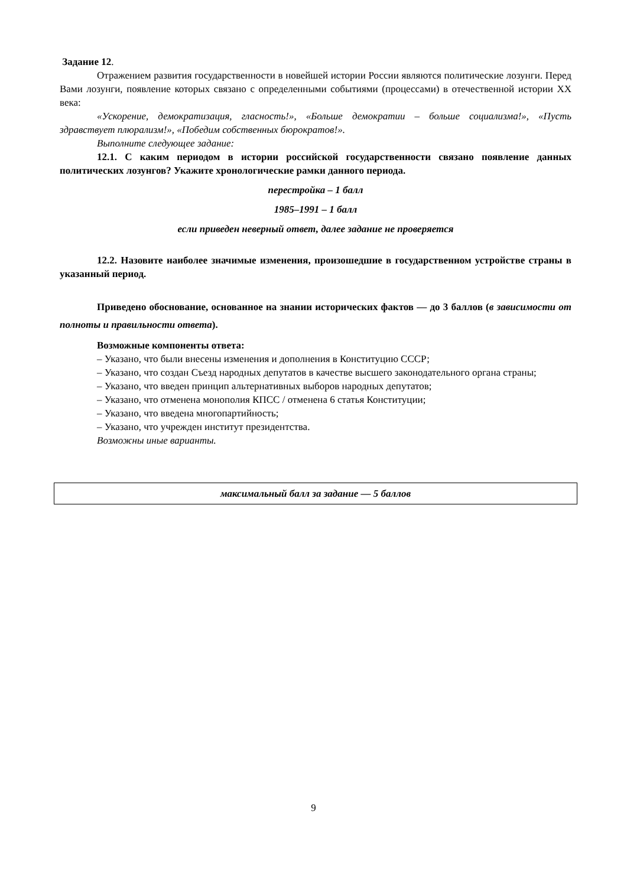Задание 12.
Отражением развития государственности в новейшей истории России являются политические лозунги. Перед Вами лозунги, появление которых связано с определенными событиями (процессами) в отечественной истории XX века:
«Ускорение, демократизация, гласность!», «Больше демократии – больше социализма!», «Пусть здравствует плюрализм!», «Победим собственных бюрократов!».
Выполните следующее задание:
12.1. С каким периодом в истории российской государственности связано появление данных политических лозунгов? Укажите хронологические рамки данного периода.
перестройка – 1 балл
1985–1991 – 1 балл
если приведен неверный ответ, далее задание не проверяется
12.2. Назовите наиболее значимые изменения, произошедшие в государственном устройстве страны в указанный период.
Приведено обоснование, основанное на знании исторических фактов — до 3 баллов (в зависимости от полноты и правильности ответа).
Возможные компоненты ответа:
– Указано, что были внесены изменения и дополнения в Конституцию СССР;
– Указано, что создан Съезд народных депутатов в качестве высшего законодательного органа страны;
– Указано, что введен принцип альтернативных выборов народных депутатов;
– Указано, что отменена монополия КПСС / отменена 6 статья Конституции;
– Указано, что введена многопартийность;
– Указано, что учрежден институт президентства.
Возможны иные варианты.
максимальный балл за задание — 5 баллов
9